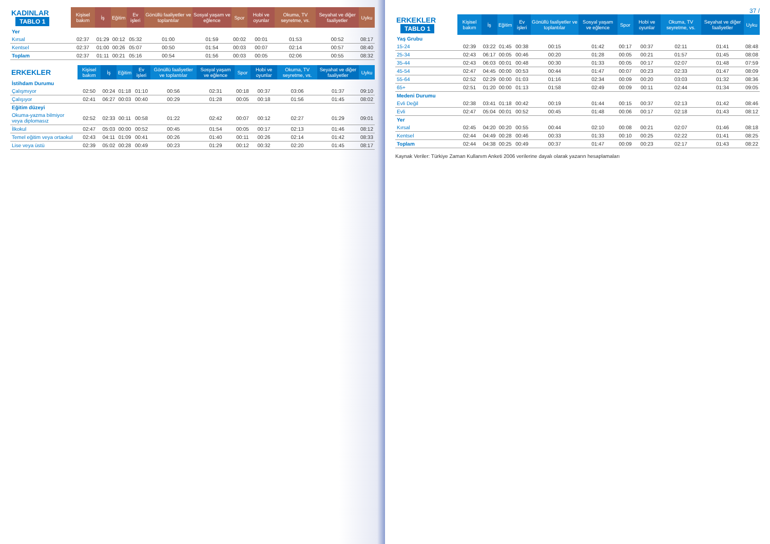| KADINLAR TABLO 1 | Kişisel bakım | İş | Eğitim | Ev işleri | Gönüllü faaliyetler ve toplantılar | Sosyal yaşam ve eğlence | Spor | Hobi ve oyunlar | Okuma, TV seyretme, vs. | Seyahat ve diğer faaliyetler | Uyku |
| --- | --- | --- | --- | --- | --- | --- | --- | --- | --- | --- | --- |
| Yer | | | | | | | | | | | |
| Kırsal | 02:37 | 01:29 | 00:12 | 05:32 | 01:00 | 01:59 | 00:02 | 00:01 | 01:53 | 00:52 | 08:17 |
| Kentsel | 02:37 | 01:00 | 00:26 | 05:07 | 00:50 | 01:54 | 00:03 | 00:07 | 02:14 | 00:57 | 08:40 |
| Toplam | 02:37 | 01:11 | 00:21 | 05:16 | 00:54 | 01:56 | 00:03 | 00:05 | 02:06 | 00:55 | 08:32 |
| ERKEKLER | Kişisel bakım | İş | Eğitim | Ev işleri | Gönüllü faaliyetler ve toplantılar | Sosyal yaşam ve eğlence | Spor | Hobi ve oyunlar | Okuma, TV seyretme, vs. | Seyahat ve diğer faaliyetler | Uyku |
| --- | --- | --- | --- | --- | --- | --- | --- | --- | --- | --- | --- |
| İstihdam Durumu | | | | | | | | | | | |
| Çalışmıyor | 02:50 | 00:24 | 01:18 | 01:10 | 00:56 | 02:31 | 00:18 | 00:37 | 03:06 | 01:37 | 09:10 |
| Çalışıyor | 02:41 | 06:27 | 00:03 | 00:40 | 00:29 | 01:28 | 00:05 | 00:18 | 01:56 | 01:45 | 08:02 |
| Eğitim düzeyi | | | | | | | | | | | |
| Okuma-yazma bilmiyor veya diplomasız | 02:52 | 02:33 | 00:11 | 00:58 | 01:22 | 02:42 | 00:07 | 00:12 | 02:27 | 01:29 | 09:01 |
| İlkokul | 02:47 | 05:03 | 00:00 | 00:52 | 00:45 | 01:54 | 00:05 | 00:17 | 02:13 | 01:46 | 08:12 |
| Temel eğitim veya ortaokul | 02:43 | 04:11 | 01:09 | 00:41 | 00:26 | 01:40 | 00:11 | 00:26 | 02:14 | 01:42 | 08:33 |
| Lise veya üstü | 02:39 | 05:02 | 00:28 | 00:49 | 00:23 | 01:29 | 00:12 | 00:32 | 02:20 | 01:45 | 08:17 |
37 /
| ERKEKLER TABLO 1 | Kişisel bakım | İş | Eğitim | Ev işleri | Gönüllü faaliyetler ve toplantılar | Sosyal yaşam ve eğlence | Spor | Hobi ve oyunlar | Okuma, TV seyretme, vs. | Seyahat ve diğer faaliyetler | Uyku |
| --- | --- | --- | --- | --- | --- | --- | --- | --- | --- | --- | --- |
| Yaş Grubu | | | | | | | | | | | |
| 15-24 | 02:39 | 03:22 | 01:45 | 00:38 | 00:15 | 01:42 | 00:17 | 00:37 | 02:11 | 01:41 | 08:48 |
| 25-34 | 02:43 | 06:17 | 00:05 | 00:46 | 00:20 | 01:28 | 00:05 | 00:21 | 01:57 | 01:45 | 08:08 |
| 35-44 | 02:43 | 06:03 | 00:01 | 00:48 | 00:30 | 01:33 | 00:05 | 00:17 | 02:07 | 01:48 | 07:59 |
| 45-54 | 02:47 | 04:45 | 00:00 | 00:53 | 00:44 | 01:47 | 00:07 | 00:23 | 02:33 | 01:47 | 08:09 |
| 55-64 | 02:52 | 02:29 | 00:00 | 01:03 | 01:16 | 02:34 | 00:09 | 00:20 | 03:03 | 01:32 | 08:36 |
| 65+ | 02:51 | 01:20 | 00:00 | 01:13 | 01:58 | 02:49 | 00:09 | 00:11 | 02:44 | 01:34 | 09:05 |
| Medeni Durumu | | | | | | | | | | | |
| Evli Değil | 02:38 | 03:41 | 01:18 | 00:42 | 00:19 | 01:44 | 00:15 | 00:37 | 02:13 | 01:42 | 08:46 |
| Evli | 02:47 | 05:04 | 00:01 | 00:52 | 00:45 | 01:48 | 00:06 | 00:17 | 02:18 | 01:43 | 08:12 |
| Yer | | | | | | | | | | | |
| Kırsal | 02:45 | 04:20 | 00:20 | 00:55 | 00:44 | 02:10 | 00:08 | 00:21 | 02:07 | 01:46 | 08:18 |
| Kentsel | 02:44 | 04:49 | 00:28 | 00:46 | 00:33 | 01:33 | 00:10 | 00:25 | 02:22 | 01:41 | 08:25 |
| Toplam | 02:44 | 04:38 | 00:25 | 00:49 | 00:37 | 01:47 | 00:09 | 00:23 | 02:17 | 01:43 | 08:22 |
Kaynak Veriler: Türkiye Zaman Kullanım Anketi 2006 verilerine dayalı olarak yazarın hesaplamaları